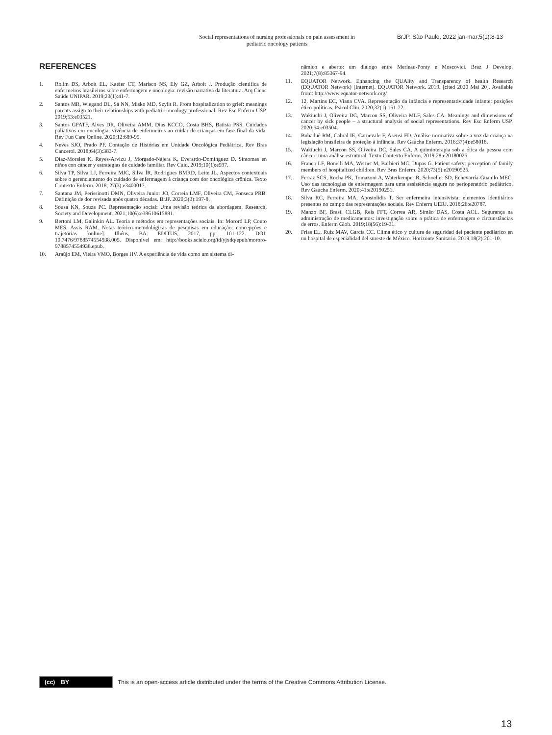Social representations of nursing professionals on pain assessment in pediatric oncology patients
BrJP. São Paulo, 2022 jan-mar;5(1):8-13
REFERENCES
1. Rolim DS, Arboit EL, Kaefer CT, Marisco NS, Ely GZ, Arboit J. Produção científica de enfermeiros brasileiros sobre enfermagem e oncologia: revisão narrativa da literatura. Arq Cienc Saúde UNIPAR. 2019;23(1):41-7.
2. Santos MR, Wiegand DL, Sá NN, Misko MD, Szylit R. From hospitalization to grief: meanings parents assign to their relationships with pediatric oncology professional. Rev Esc Enferm USP. 2019;53:e03521.
3. Santos GFATF, Alves DR, Oliveira AMM, Dias KCCO, Costa BHS, Batista PSS. Cuidados paliativos em oncologia: vivência de enfermeiros ao cuidar de crianças em fase final da vida. Rev Fun Care Online. 2020;12:689-95.
4. Neves SJO, Prado PF. Contação de Histórias em Unidade Oncológica Pediátrica. Rev Bras Cancerol. 2018;64(3):383-7.
5. Díaz-Morales K, Reyes-Arvizu J, Morgado-Nájera K, Everardo-Domínguez D. Síntomas en niños con cáncer y estrategias de cuidado familiar. Rev Cuid. 2019;10(1):e597.
6. Silva TP, Silva LJ, Ferreira MJC, Silva ÍR, Rodrigues BMRD, Leite JL. Aspectos contextuais sobre o gerenciamento do cuidado de enfermagem à criança com dor oncológica crônica. Texto Contexto Enferm. 2018; 27(3):e3400017.
7. Santana JM, Perissinotti DMN, Oliveira Junior JO, Correia LMF, Oliveira CM, Fonseca PRB. Definição de dor revisada após quatro décadas. BrJP. 2020;3(3):197-8.
8. Sousa KN, Souza PC. Representação social: Uma revisão teórica da abordagem. Research, Society and Development. 2021;10(6):e38610615881.
9. Bertoni LM, Galinkin AL. Teoria e métodos em representações sociais. In: Mororó LP, Couto MES, Assis RAM. Notas teórico-metodológicas de pesquisas em educação: concepções e trajetórias [online]. Ilhéus, BA: EDITUS, 2017, pp. 101-122. DOI: 10.7476/9788574554938.005. Disponível em: http://books.scielo.org/id/yjxdq/epub/mororo-9788574554938.epub.
10. Araújo EM, Vieira VMO, Borges HV. A experiência de vida como um sistema di-
nâmico e aberto: um diálogo entre Merleau-Ponty e Moscovici. Braz J Develop. 2021;7(8):85367-94.
11. EQUATOR Network. Enhancing the QUAlity and Transparency of health Research (EQUATOR Network) [Internet]. EQUATOR Network. 2019. [cited 2020 Mai 20]. Available from: http://www.equator-network.org/
12. 12. Martins EC, Viana CVA. Representação da infância e representatividade infante: posições ético-políticas. Psicol Clin. 2020;32(1):151-72.
13. Wakiuchi J, Oliveira DC, Marcon SS, Oliveira MLF, Sales CA. Meanings and dimensions of cancer by sick people – a structural analysis of social representations. Rev Esc Enferm USP. 2020;54:e03504.
14. Bubadué RM, Cabral IE, Carnevale F, Asensi FD. Análise normativa sobre a voz da criança na legislação brasileira de proteção à infância. Rev Gaúcha Enferm. 2016;37(4):e58018.
15. Wakiuchi J, Marcon SS, Oliveira DC, Sales CA. A quimioterapia sob a ótica da pessoa com câncer: uma análise estrutural. Texto Contexto Enferm. 2019;28:e20180025.
16. Franco LF, Bonelli MA, Wernet M, Barbieri MC, Dupas G. Patient safety: perception of family members of hospitalized children. Rev Bras Enferm. 2020;73(5):e20190525.
17. Ferraz SCS, Rocha PK, Tomazoni A, Waterkemper R, Schoeller SD, Echevarría-Guanilo MEC. Uso das tecnologias de enfermagem para uma assistência segura no perioperatório pediátrico. Rev Gaúcha Enferm. 2020;41:e20190251.
18. Silva RC, Ferreira MA, Apostolidis T. Ser enfermeira intensivista: elementos identitários presentes no campo das representações sociais. Rev Enferm UERJ. 2018;26:e20787.
19. Manzo BF, Brasil CLGB, Reis FFT, Correa AR, Simão DAS, Costa ACL. Segurança na administração de medicamentos: investigação sobre a prática de enfermagem e circunstâncias de erros. Enferm Glob. 2019;18(56):19-31.
20. Frías EL, Ruiz MAV, García CC. Clima ético y cultura de seguridad del paciente pediátrico en un hospital de especialidad del sureste de México. Horizonte Sanitario. 2019;18(2):201-10.
(cc) BY
This is an open-access article distributed under the terms of the Creative Commons Attribution License.
13